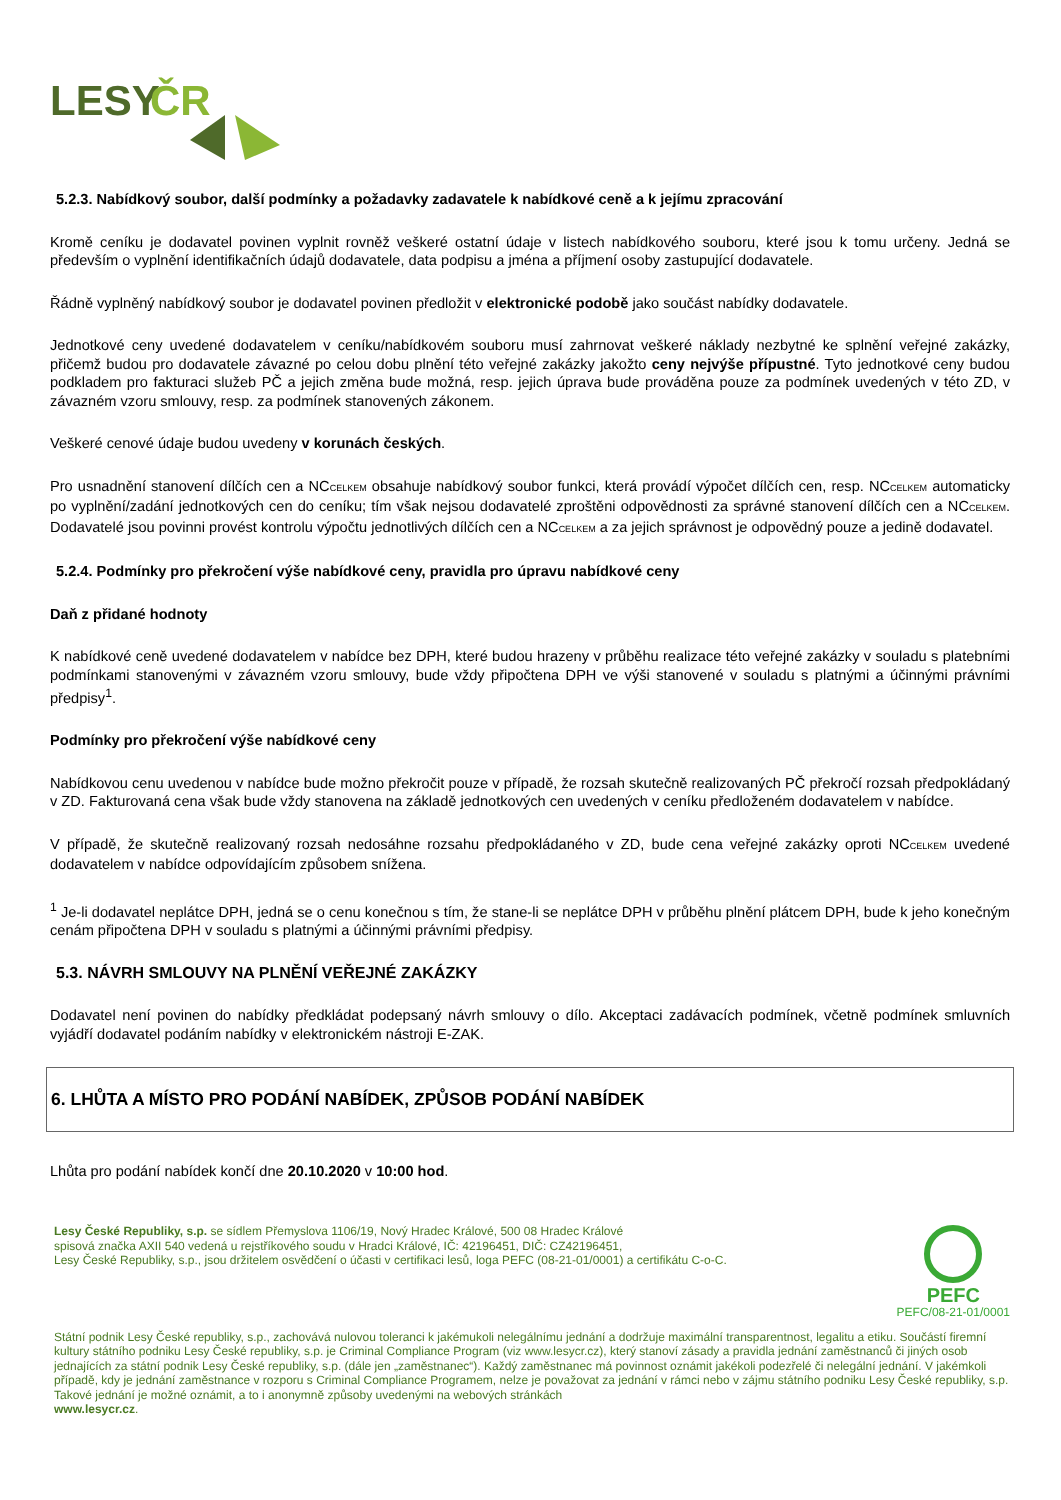LESY
ČR
5.2.3. Nabídkový soubor, další podmínky a požadavky zadavatele k nabídkové ceně a k jejímu zpracování
Kromě ceníku je dodavatel povinen vyplnit rovněž veškeré ostatní údaje v listech nabídkového souboru, které jsou k tomu určeny. Jedná se především o vyplnění identifikačních údajů dodavatele, data podpisu a jména a příjmení osoby zastupující dodavatele.
Řádně vyplněný nabídkový soubor je dodavatel povinen předložit v elektronické podobě jako součást nabídky dodavatele.
Jednotkové ceny uvedené dodavatelem v ceníku/nabídkovém souboru musí zahrnovat veškeré náklady nezbytné ke splnění veřejné zakázky, přičemž budou pro dodavatele závazné po celou dobu plnění této veřejné zakázky jakožto ceny nejvýše přípustné. Tyto jednotkové ceny budou podkladem pro fakturaci služeb PČ a jejich změna bude možná, resp. jejich úprava bude prováděna pouze za podmínek uvedených v této ZD, v závazném vzoru smlouvy, resp. za podmínek stanovených zákonem.
Veškeré cenové údaje budou uvedeny v korunách českých.
Pro usnadnění stanovení dílčích cen a NCCELKEM obsahuje nabídkový soubor funkci, která provádí výpočet dílčích cen, resp. NCCELKEM automaticky po vyplnění/zadání jednotkových cen do ceníku; tím však nejsou dodavatelé zproštěni odpovědnosti za správné stanovení dílčích cen a NCCELKEM. Dodavatelé jsou povinni provést kontrolu výpočtu jednotlivých dílčích cen a NCCELKEM a za jejich správnost je odpovědný pouze a jedině dodavatel.
5.2.4. Podmínky pro překročení výše nabídkové ceny, pravidla pro úpravu nabídkové ceny
Daň z přidané hodnoty
K nabídkové ceně uvedené dodavatelem v nabídce bez DPH, které budou hrazeny v průběhu realizace této veřejné zakázky v souladu s platebními podmínkami stanovenými v závazném vzoru smlouvy, bude vždy připočtena DPH ve výši stanovené v souladu s platnými a účinnými právními předpisy<sup>1</sup>.
Podmínky pro překročení výše nabídkové ceny
Nabídkovou cenu uvedenou v nabídce bude možno překročit pouze v případě, že rozsah skutečně realizovaných PČ překročí rozsah předpokládaný v ZD. Fakturovaná cena však bude vždy stanovena na základě jednotkových cen uvedených v ceníku předloženém dodavatelem v nabídce.
V případě, že skutečně realizovaný rozsah nedosáhne rozsahu předpokládaného v ZD, bude cena veřejné zakázky oproti NCCELKEM uvedené dodavatelem v nabídce odpovídajícím způsobem snížena.
<sup>1</sup> Je-li dodavatel neplátce DPH, jedná se o cenu konečnou s tím, že stane-li se neplátce DPH v průběhu plnění plátcem DPH, bude k jeho konečným cenám připočtena DPH v souladu s platnými a účinnými právními předpisy.
5.3. NÁVRH SMLOUVY NA PLNĚNÍ VEŘEJNÉ ZAKÁZKY
Dodavatel není povinen do nabídky předkládat podepsaný návrh smlouvy o dílo. Akceptaci zadávacích podmínek, včetně podmínek smluvních vyjádří dodavatel podáním nabídky v elektronickém nástroji E-ZAK.
6. LHŮTA A MÍSTO PRO PODÁNÍ NABÍDEK, ZPŮSOB PODÁNÍ NABÍDEK
Lhůta pro podání nabídek končí dne 20.10.2020 v 10:00 hod.
Lesy České Republiky, s.p. se sídlem Přemyslova 1106/19, Nový Hradec Králové, 500 08 Hradec Králové
spisová značka AXII 540 vedená u rejstříkového soudu v Hradci Králové, IČ: 42196451, DIČ: CZ42196451,
Lesy České Republiky, s.p., jsou držitelem osvědčení o účasti v certifikaci lesů, loga PEFC (08-21-01/0001) a certifikátu C-o-C.
PEFC
PEFC/08-21-01/0001
Státní podnik Lesy České republiky, s.p., zachovává nulovou toleranci k jakémukoli nelegálnímu jednání a dodržuje maximální transparentnost, legalitu a etiku. Součástí firemní kultury státního podniku Lesy České republiky, s.p. je Criminal Compliance Program (viz www.lesycr.cz), který stanoví zásady a pravidla jednání zaměstnanců či jiných osob jednajících za státní podnik Lesy České republiky, s.p. (dále jen „zaměstnanec“). Každý zaměstnanec má povinnost oznámit jakékoli podezřelé či nelegální jednání. V jakémkoli případě, kdy je jednání zaměstnance v rozporu s Criminal Compliance Programem, nelze je považovat za jednání v rámci nebo v zájmu státního podniku Lesy České republiky, s.p. Takové jednání je možné oznámit, a to i anonymně způsoby uvedenými na webových stránkách
www.lesycr.cz.